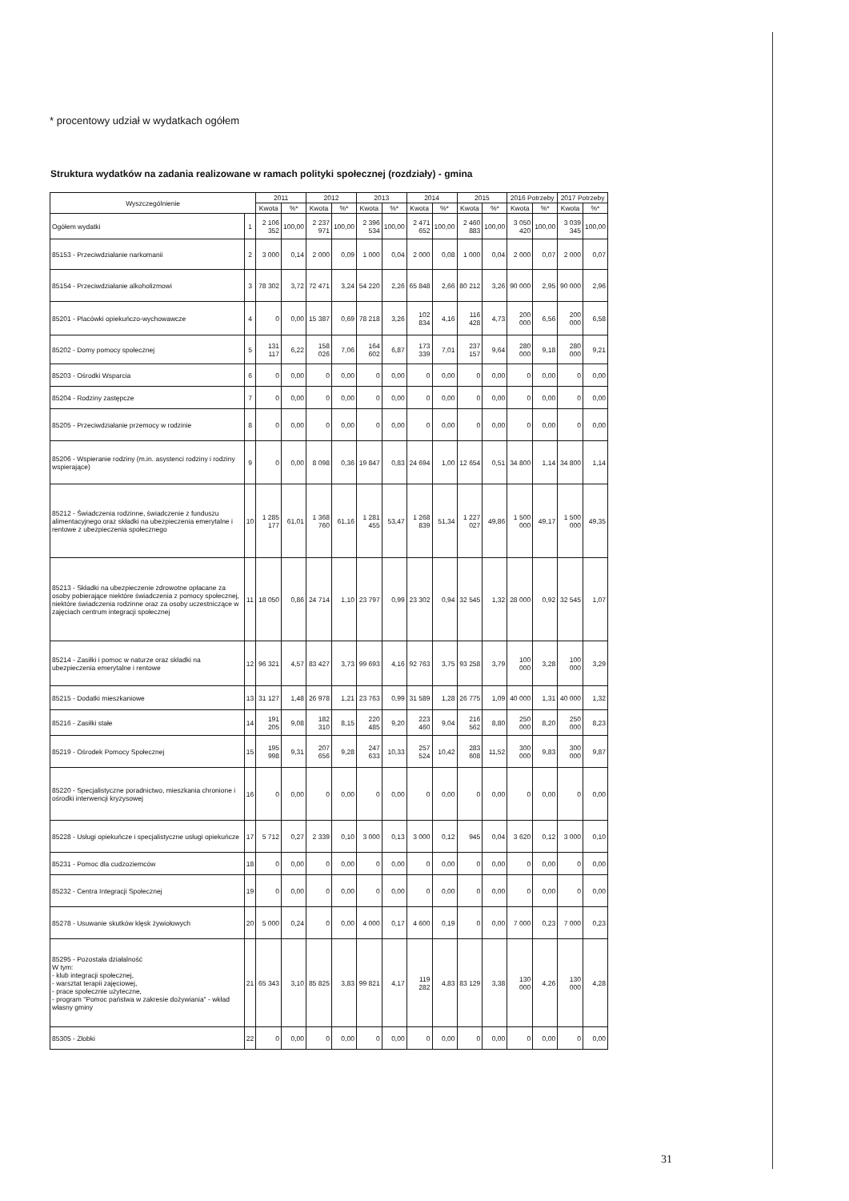* procentowy udział w wydatkach ogółem
Struktura wydatków na zadania realizowane w ramach polityki społecznej (rozdziały) - gmina
| Wyszczególnienie | | 2011 | | 2012 | | 2013 | | 2014 | | 2015 | | 2016 Potrzeby | | 2017 Potrzeby | |
| --- | --- | --- | --- | --- | --- | --- | --- | --- | --- | --- | --- | --- | --- | --- | --- |
| | | Kwota | %* | Kwota | %* | Kwota | %* | Kwota | %* | Kwota | %* | Kwota | %* | Kwota | %* |
| Ogółem wydatki | 1 | 2 106 352 | 100,00 | 2 237 971 | 100,00 | 2 396 534 | 100,00 | 2 471 652 | 100,00 | 2 460 883 | 100,00 | 3 050 420 | 100,00 | 3 039 345 | 100,00 |
| 85153 - Przeciwdziałanie narkomanii | 2 | 3 000 | 0,14 | 2 000 | 0,09 | 1 000 | 0,04 | 2 000 | 0,08 | 1 000 | 0,04 | 2 000 | 0,07 | 2 000 | 0,07 |
| 85154 - Przeciwdziałanie alkoholizmowi | 3 | 78 302 | 3,72 | 72 471 | 3,24 | 54 220 | 2,26 | 65 848 | 2,66 | 80 212 | 3,26 | 90 000 | 2,95 | 90 000 | 2,96 |
| 85201 - Placówki opiekuńczo-wychowawcze | 4 | 0 | 0,00 | 15 387 | 0,69 | 78 218 | 3,26 | 102 834 | 4,16 | 116 428 | 4,73 | 200 000 | 6,56 | 200 000 | 6,58 |
| 85202 - Domy pomocy społecznej | 5 | 131 117 | 6,22 | 158 026 | 7,06 | 164 602 | 6,87 | 173 339 | 7,01 | 237 157 | 9,64 | 280 000 | 9,18 | 280 000 | 9,21 |
| 85203 - Ośrodki Wsparcia | 6 | 0 | 0,00 | 0 | 0,00 | 0 | 0,00 | 0 | 0,00 | 0 | 0,00 | 0 | 0,00 | 0 | 0,00 |
| 85204 - Rodziny zastępcze | 7 | 0 | 0,00 | 0 | 0,00 | 0 | 0,00 | 0 | 0,00 | 0 | 0,00 | 0 | 0,00 | 0 | 0,00 |
| 85205 - Przeciwdziałanie przemocy w rodzinie | 8 | 0 | 0,00 | 0 | 0,00 | 0 | 0,00 | 0 | 0,00 | 0 | 0,00 | 0 | 0,00 | 0 | 0,00 |
| 85206 - Wspieranie rodziny (m.in. asystenci rodziny i rodziny wspierające) | 9 | 0 | 0,00 | 8 098 | 0,36 | 19 847 | 0,83 | 24 694 | 1,00 | 12 654 | 0,51 | 34 800 | 1,14 | 34 800 | 1,14 |
| 85212 - Świadczenia rodzinne, świadczenie z funduszu alimentacyjnego oraz składki na ubezpieczenia emerytalne i rentowe z ubezpieczenia społecznego | 10 | 1 285 177 | 61,01 | 1 368 760 | 61,16 | 1 281 455 | 53,47 | 1 268 839 | 51,34 | 1 227 027 | 49,86 | 1 500 000 | 49,17 | 1 500 000 | 49,35 |
| 85213 - Składki na ubezpieczenie zdrowotne opłacane za osoby pobierające niektóre świadczenia z pomocy społecznej, niektóre świadczenia rodzinne oraz za osoby uczestniczące w zajęciach centrum integracji społecznej | 11 | 18 050 | 0,86 | 24 714 | 1,10 | 23 797 | 0,99 | 23 302 | 0,94 | 32 545 | 1,32 | 28 000 | 0,92 | 32 545 | 1,07 |
| 85214 - Zasiłki i pomoc w naturze oraz składki na ubezpieczenia emerytalne i rentowe | 12 | 96 321 | 4,57 | 83 427 | 3,73 | 99 693 | 4,16 | 92 763 | 3,75 | 93 258 | 3,79 | 100 000 | 3,28 | 100 000 | 3,29 |
| 85215 - Dodatki mieszkaniowe | 13 | 31 127 | 1,48 | 26 978 | 1,21 | 23 763 | 0,99 | 31 589 | 1,28 | 26 775 | 1,09 | 40 000 | 1,31 | 40 000 | 1,32 |
| 85216 - Zasiłki stałe | 14 | 191 205 | 9,08 | 182 310 | 8,15 | 220 485 | 9,20 | 223 460 | 9,04 | 216 562 | 8,80 | 250 000 | 8,20 | 250 000 | 8,23 |
| 85219 - Ośrodek Pomocy Społecznej | 15 | 195 998 | 9,31 | 207 656 | 9,28 | 247 633 | 10,33 | 257 524 | 10,42 | 283 608 | 11,52 | 300 000 | 9,83 | 300 000 | 9,87 |
| 85220 - Specjalistyczne poradnictwo, mieszkania chronione i ośrodki interwencji kryzysowej | 16 | 0 | 0,00 | 0 | 0,00 | 0 | 0,00 | 0 | 0,00 | 0 | 0,00 | 0 | 0,00 | 0 | 0,00 |
| 85228 - Usługi opiekuńcze i specjalistyczne usługi opiekuńcze | 17 | 5 712 | 0,27 | 2 339 | 0,10 | 3 000 | 0,13 | 3 000 | 0,12 | 945 | 0,04 | 3 620 | 0,12 | 3 000 | 0,10 |
| 85231 - Pomoc dla cudzoziemców | 18 | 0 | 0,00 | 0 | 0,00 | 0 | 0,00 | 0 | 0,00 | 0 | 0,00 | 0 | 0,00 | 0 | 0,00 |
| 85232 - Centra Integracji Społecznej | 19 | 0 | 0,00 | 0 | 0,00 | 0 | 0,00 | 0 | 0,00 | 0 | 0,00 | 0 | 0,00 | 0 | 0,00 |
| 85278 - Usuwanie skutków klęsk żywiołowych | 20 | 5 000 | 0,24 | 0 | 0,00 | 4 000 | 0,17 | 4 600 | 0,19 | 0 | 0,00 | 7 000 | 0,23 | 7 000 | 0,23 |
| 85295 - Pozostała działalność W tym: - klub integracji społecznej, - warsztat terapii zajęciowej, - prace społecznie użyteczne, - program "Pomoc państwa w zakresie dożywiania" - wkład własny gminy | 21 | 65 343 | 3,10 | 85 825 | 3,83 | 99 821 | 4,17 | 119 282 | 4,83 | 83 129 | 3,38 | 130 000 | 4,26 | 130 000 | 4,28 |
| 85305 - Żłobki | 22 | 0 | 0,00 | 0 | 0,00 | 0 | 0,00 | 0 | 0,00 | 0 | 0,00 | 0 | 0,00 | 0 | 0,00 |
31